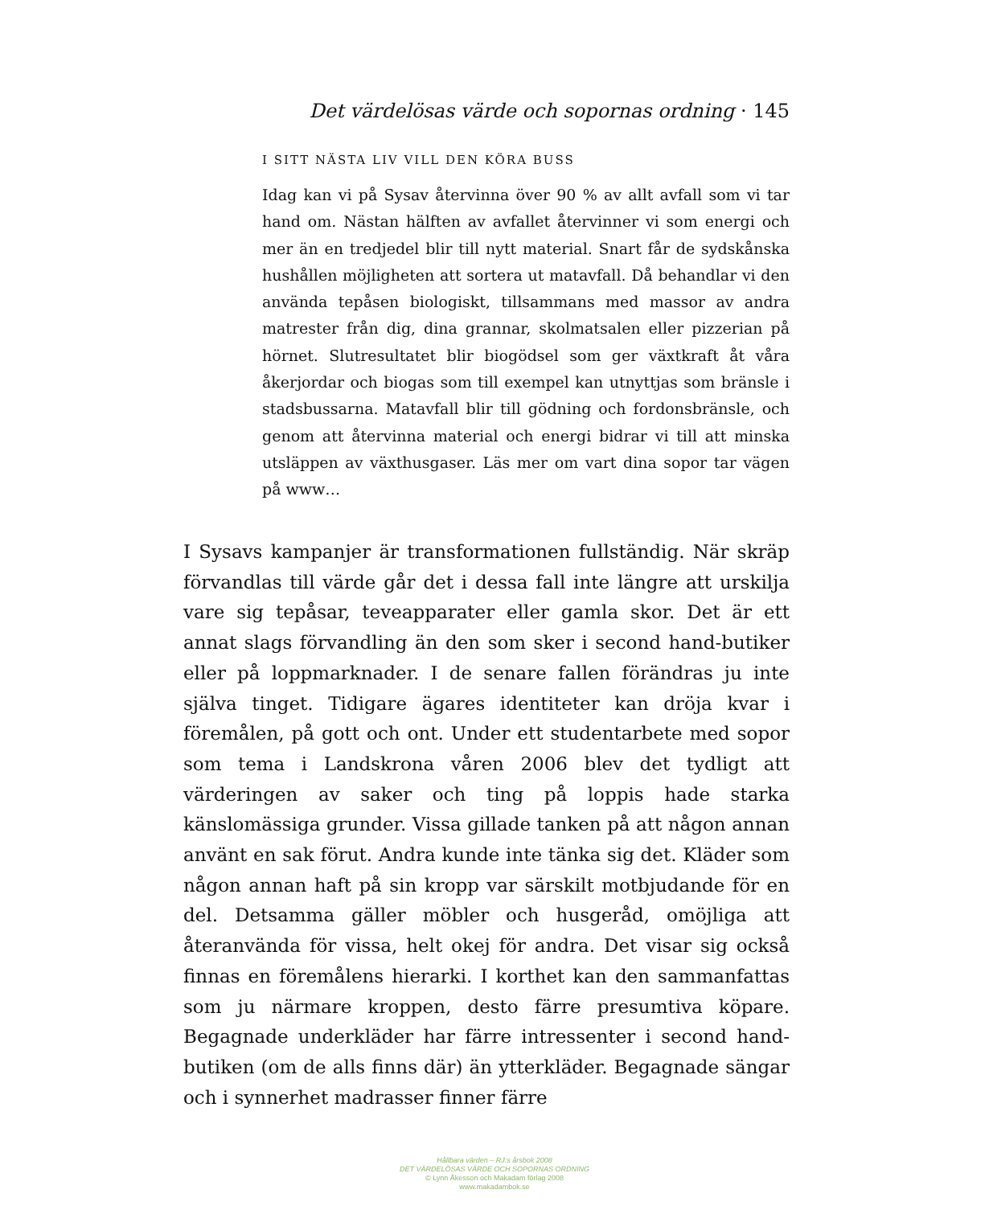Det värdelösas värde och sopornas ordning · 145
I SITT NÄSTA LIV VILL DEN KÖRA BUSS
Idag kan vi på Sysav återvinna över 90 % av allt avfall som vi tar hand om. Nästan hälften av avfallet återvinner vi som energi och mer än en tredjedel blir till nytt material. Snart får de sydskånska hushållen möjligheten att sortera ut matavfall. Då behandlar vi den använda tepåsen biologiskt, tillsammans med massor av andra matrester från dig, dina grannar, skolmatsalen eller pizzerian på hörnet. Slutresultatet blir biogödsel som ger växtkraft åt våra åkerjordar och biogas som till exempel kan utnyttjas som bränsle i stadsbussarna. Matavfall blir till gödning och fordonsbränsle, och genom att återvinna material och energi bidrar vi till att minska utsläppen av växthusgaser. Läs mer om vart dina sopor tar vägen på www…
I Sysavs kampanjer är transformationen fullständig. När skräp förvandlas till värde går det i dessa fall inte längre att urskilja vare sig tepåsar, teveapparater eller gamla skor. Det är ett annat slags förvandling än den som sker i second hand-butiker eller på loppmarknader. I de senare fallen förändras ju inte själva tinget. Tidigare ägares identiteter kan dröja kvar i föremålen, på gott och ont. Under ett studentarbete med sopor som tema i Landskrona våren 2006 blev det tydligt att värderingen av saker och ting på loppis hade starka känslomässiga grunder. Vissa gillade tanken på att någon annan använt en sak förut. Andra kunde inte tänka sig det. Kläder som någon annan haft på sin kropp var särskilt motbjudande för en del. Detsamma gäller möbler och husgeråd, omöjliga att återanvända för vissa, helt okej för andra. Det visar sig också finnas en föremålens hierarki. I korthet kan den sammanfattas som ju närmare kroppen, desto färre presumtiva köpare. Begagnade underkläder har färre intressenter i second hand-butiken (om de alls finns där) än ytterkläder. Begagnade sängar och i synnerhet madrasser finner färre
Hållbara värden – RJ:s årsbok 2008
DET VÄRDELÖSAS VÄRDE OCH SOPORNAS ORDNING
© Lynn Åkesson och Makadam förlag 2008
www.makadambok.se